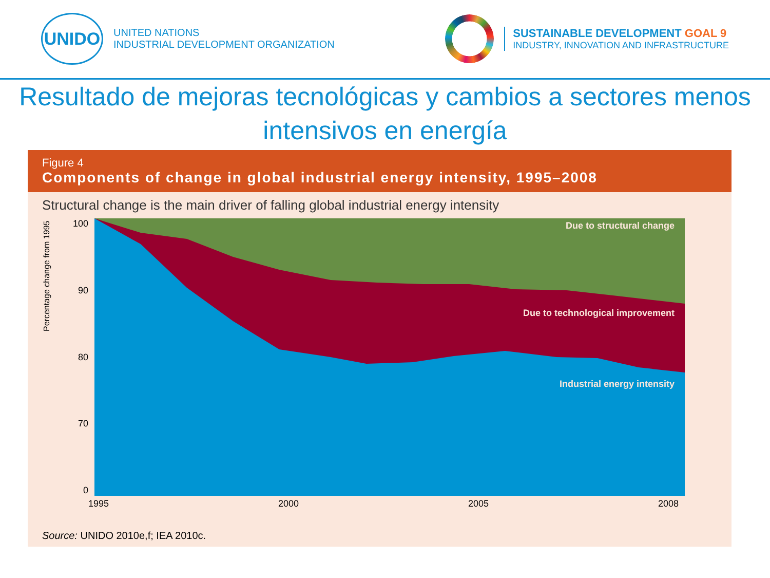UNIDO
UNITED NATIONS
INDUSTRIAL DEVELOPMENT ORGANIZATION
SUSTAINABLE DEVELOPMENT GOAL 9
INDUSTRY, INNOVATION AND INFRASTRUCTURE
Resultado de mejoras tecnológicas y cambios a sectores menos intensivos en energía
Figure 4
Components of change in global industrial energy intensity, 1995–2008
Structural change is the main driver of falling global industrial energy intensity
Percentage change from 1995
100
90
80
70
0
Due to structural change
Due to technological improvement
Industrial energy intensity
1995 2000 2005 2008
Source: UNIDO 2010e,f; IEA 2010c.